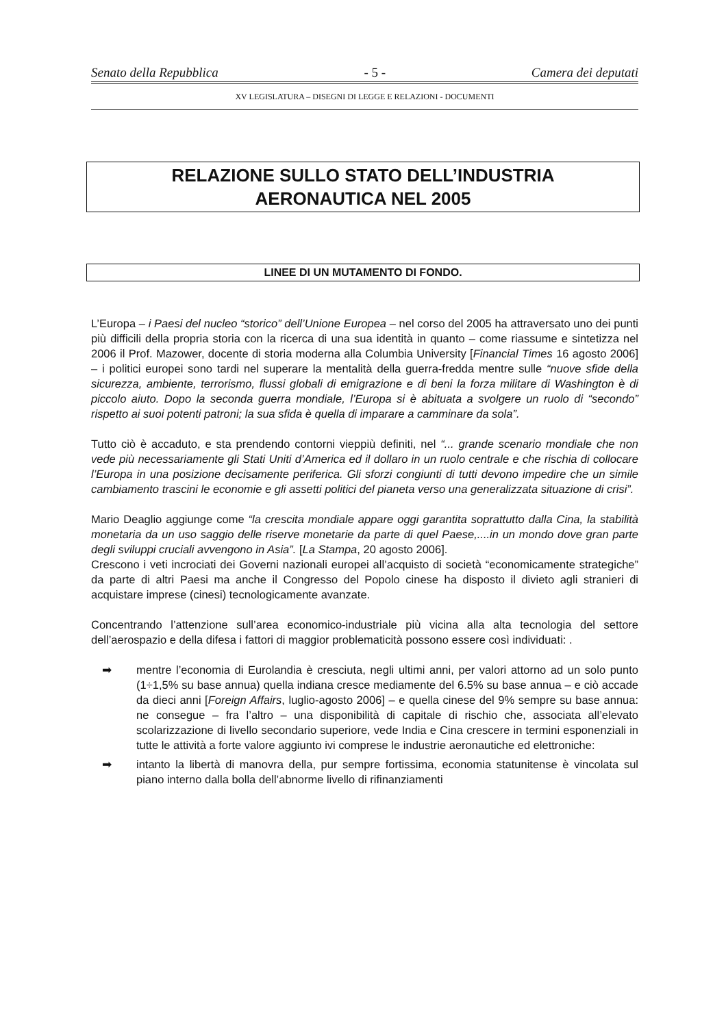Senato della Repubblica - 5 - Camera dei deputati
XV LEGISLATURA – DISEGNI DI LEGGE E RELAZIONI - DOCUMENTI
RELAZIONE SULLO STATO DELL’INDUSTRIA
AERONAUTICA NEL 2005
LINEE DI UN MUTAMENTO DI FONDO.
L’Europa – i Paesi del nucleo “storico” dell’Unione Europea – nel corso del 2005 ha attraversato uno dei punti più difficili della propria storia con la ricerca di una sua identità in quanto – come riassume e sintetizza nel 2006 il Prof. Mazower, docente di storia moderna alla Columbia University [Financial Times 16 agosto 2006] – i politici europei sono tardi nel superare la mentalità della guerra-fredda mentre sulle “nuove sfide della sicurezza, ambiente, terrorismo, flussi globali di emigrazione e di beni la forza militare di Washington è di piccolo aiuto. Dopo la seconda guerra mondiale, l’Europa si è abituata a svolgere un ruolo di “secondo” rispetto ai suoi potenti patroni; la sua sfida è quella di imparare a camminare da sola”.
Tutto ciò è accaduto, e sta prendendo contorni vieppiù definiti, nel “... grande scenario mondiale che non vede più necessariamente gli Stati Uniti d’America ed il dollaro in un ruolo centrale e che rischia di collocare l’Europa in una posizione decisamente periferica. Gli sforzi congiunti di tutti devono impedire che un simile cambiamento trascini le economie e gli assetti politici del pianeta verso una generalizzata situazione di crisi”.
Mario Deaglio aggiunge come “la crescita mondiale appare oggi garantita soprattutto dalla Cina, la stabilità monetaria da un uso saggio delle riserve monetarie da parte di quel Paese,....in un mondo dove gran parte degli sviluppi cruciali avvengono in Asia”. [La Stampa, 20 agosto 2006].
Crescono i veti incrociati dei Governi nazionali europei all’acquisto di società “economicamente strategiche” da parte di altri Paesi ma anche il Congresso del Popolo cinese ha disposto il divieto agli stranieri di acquistare imprese (cinesi) tecnologicamente avanzate.
Concentrando l’attenzione sull’area economico-industriale più vicina alla alta tecnologia del settore dell’aerospazio e della difesa i fattori di maggior problematicità possono essere così individuati: .
➡ mentre l’economia di Eurolandia è cresciuta, negli ultimi anni, per valori attorno ad un solo punto (1÷1,5% su base annua) quella indiana cresce mediamente del 6.5% su base annua – e ciò accade da dieci anni [Foreign Affairs, luglio-agosto 2006] – e quella cinese del 9% sempre su base annua: ne consegue – fra l’altro – una disponibilità di capitale di rischio che, associata all’elevato scolarizzazione di livello secondario superiore, vede India e Cina crescere in termini esponenziali in tutte le attività a forte valore aggiunto ivi comprese le industrie aeronautiche ed elettroniche:
➡ intanto la libertà di manovra della, pur sempre fortissima, economia statunitense è vincolata sul piano interno dalla bolla dell’abnorme livello di rifinanziamenti